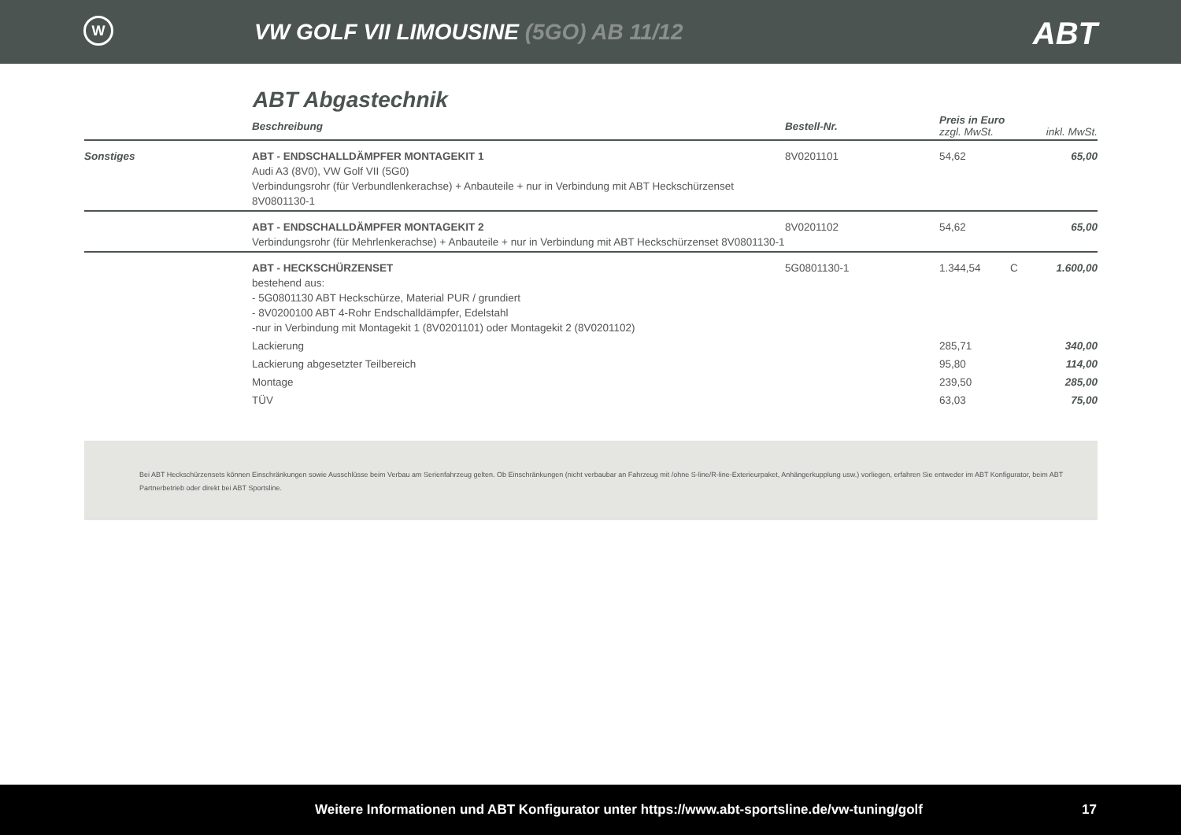W
VW GOLF VII LIMOUSINE (5GO) AB 11/12
ABT
ABT Abgastechnik
| | Beschreibung | Bestell-Nr. | Preis in Euro zzgl. MwSt. | | inkl. MwSt. |
| --- | --- | --- | --- | --- | --- |
| Sonstiges | ABT - ENDSCHALLDÄMPFER MONTAGEKIT 1 Audi A3 (8V0), VW Golf VII (5G0) Verbindungsrohr (für Verbundlenkerachse) + Anbauteile + nur in Verbindung mit ABT Heckschürzenset 8V0801130-1 | 8V0201101 | 54,62 | | 65,00 |
| | ABT - ENDSCHALLDÄMPFER MONTAGEKIT 2 Verbindungsrohr (für Mehrlenkerachse) + Anbauteile + nur in Verbindung mit ABT Heckschürzenset 8V0801130-1 | 8V0201102 | 54,62 | | 65,00 |
| | ABT - HECKSCHÜRZENSET bestehend aus: - 5G0801130 ABT Heckschürze, Material PUR / grundiert - 8V0200100 ABT 4-Rohr Endschalldämpfer, Edelstahl -nur in Verbindung mit Montagekit 1 (8V0201101) oder Montagekit 2 (8V0201102) | 5G0801130-1 | 1.344,54 | C | 1.600,00 |
| | Lackierung | | 285,71 | | 340,00 |
| | Lackierung abgesetzter Teilbereich | | 95,80 | | 114,00 |
| | Montage | | 239,50 | | 285,00 |
| | TÜV | | 63,03 | | 75,00 |
Bei ABT Heckschürzensets können Einschränkungen sowie Ausschlüsse beim Verbau am Serienfahrzeug gelten. Ob Einschränkungen (nicht verbaubar an Fahrzeug mit /ohne S-line/R-line-Exterieurpaket, Anhängerkupplung usw.) vorliegen, erfahren Sie entweder im ABT Konfigurator, beim ABT Partnerbetrieb oder direkt bei ABT Sportsline.
Weitere Informationen und ABT Konfigurator unter https://www.abt-sportsline.de/vw-tuning/golf 17